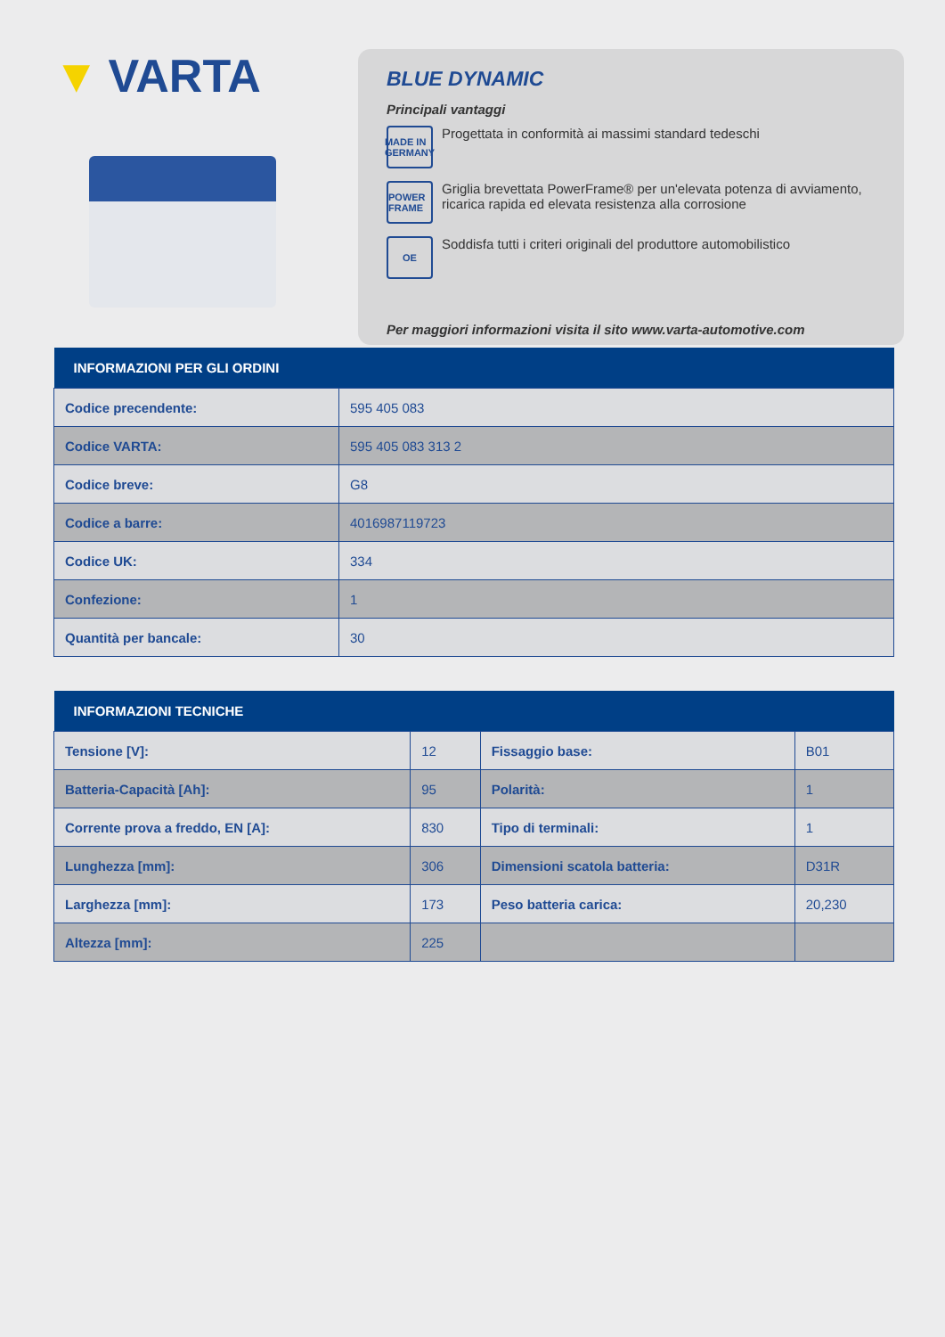▼ VARTA
BLUE DYNAMIC
Principali vantaggi
MADE IN GERMANY
Progettata in conformità ai massimi standard tedeschi
POWER FRAME
Griglia brevettata PowerFrame® per un'elevata potenza di avviamento, ricarica rapida ed elevata resistenza alla corrosione
OE
Soddisfa tutti i criteri originali del produttore automobilistico
Per maggiori informazioni visita il sito www.varta-automotive.com
| INFORMAZIONI PER GLI ORDINI | |
| --- | --- |
| Codice precendente: | 595 405 083 |
| Codice VARTA: | 595 405 083 313 2 |
| Codice breve: | G8 |
| Codice a barre: | 4016987119723 |
| Codice UK: | 334 |
| Confezione: | 1 |
| Quantità per bancale: | 30 |
| INFORMAZIONI TECNICHE | | | |
| --- | --- | --- | --- |
| Tensione [V]: | 12 | Fissaggio base: | B01 |
| Batteria-Capacità [Ah]: | 95 | Polarità: | 1 |
| Corrente prova a freddo, EN [A]: | 830 | Tipo di terminali: | 1 |
| Lunghezza [mm]: | 306 | Dimensioni scatola batteria: | D31R |
| Larghezza [mm]: | 173 | Peso batteria carica: | 20,230 |
| Altezza [mm]: | 225 | | |